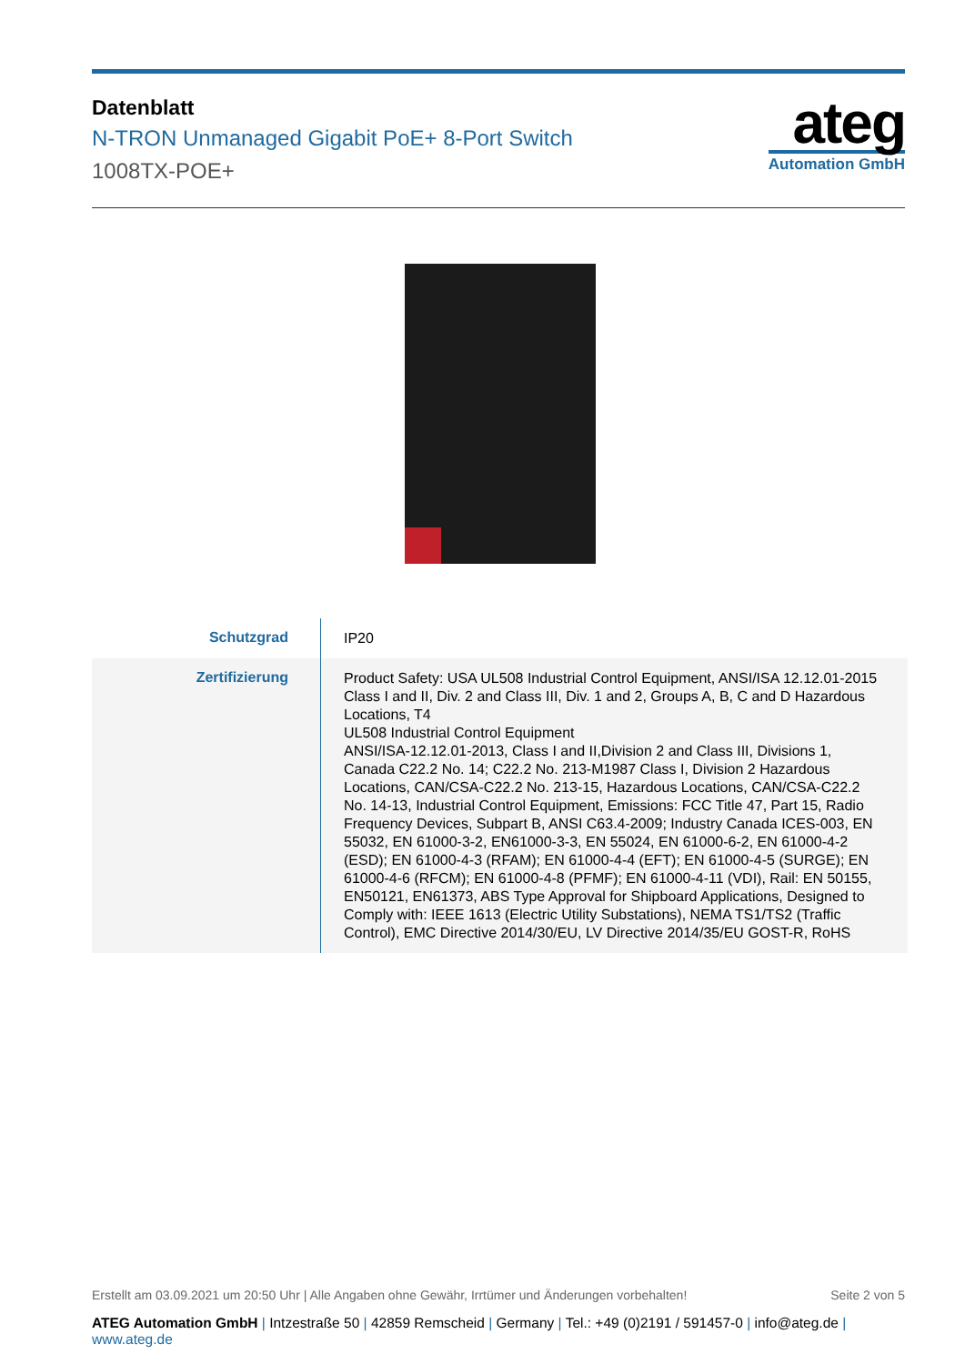Datenblatt
N-TRON Unmanaged Gigabit PoE+ 8-Port Switch
1008TX-POE+
ateg
Automation GmbH
| Schutzgrad | IP20 |
| Zertifizierung | Product Safety: USA UL508 Industrial Control Equipment, ANSI/ISA 12.12.01-2015 Class I and II, Div. 2 and Class III, Div. 1 and 2, Groups A, B, C and D Hazardous Locations, T4 UL508 Industrial Control Equipment ANSI/ISA-12.12.01-2013, Class I and II,Division 2 and Class III, Divisions 1, Canada C22.2 No. 14; C22.2 No. 213-M1987 Class I, Division 2 Hazardous Locations, CAN/CSA-C22.2 No. 213-15, Hazardous Locations, CAN/CSA-C22.2 No. 14-13, Industrial Control Equipment, Emissions: FCC Title 47, Part 15, Radio Frequency Devices, Subpart B, ANSI C63.4-2009; Industry Canada ICES-003, EN 55032, EN 61000-3-2, EN61000-3-3, EN 55024, EN 61000-6-2, EN 61000-4-2 (ESD); EN 61000-4-3 (RFAM); EN 61000-4-4 (EFT); EN 61000-4-5 (SURGE); EN 61000-4-6 (RFCM); EN 61000-4-8 (PFMF); EN 61000-4-11 (VDI), Rail: EN 50155, EN50121, EN61373, ABS Type Approval for Shipboard Applications, Designed to Comply with: IEEE 1613 (Electric Utility Substations), NEMA TS1/TS2 (Traffic Control), EMC Directive 2014/30/EU, LV Directive 2014/35/EU GOST-R, RoHS |
Erstellt am 03.09.2021 um 20:50 Uhr | Alle Angaben ohne Gewähr, Irrtümer und Änderungen vorbehalten!
Seite 2 von 5
ATEG Automation GmbH | Intzestraße 50 | 42859 Remscheid | Germany | Tel.: +49 (0)2191 / 591457-0 | info@ateg.de | www.ateg.de